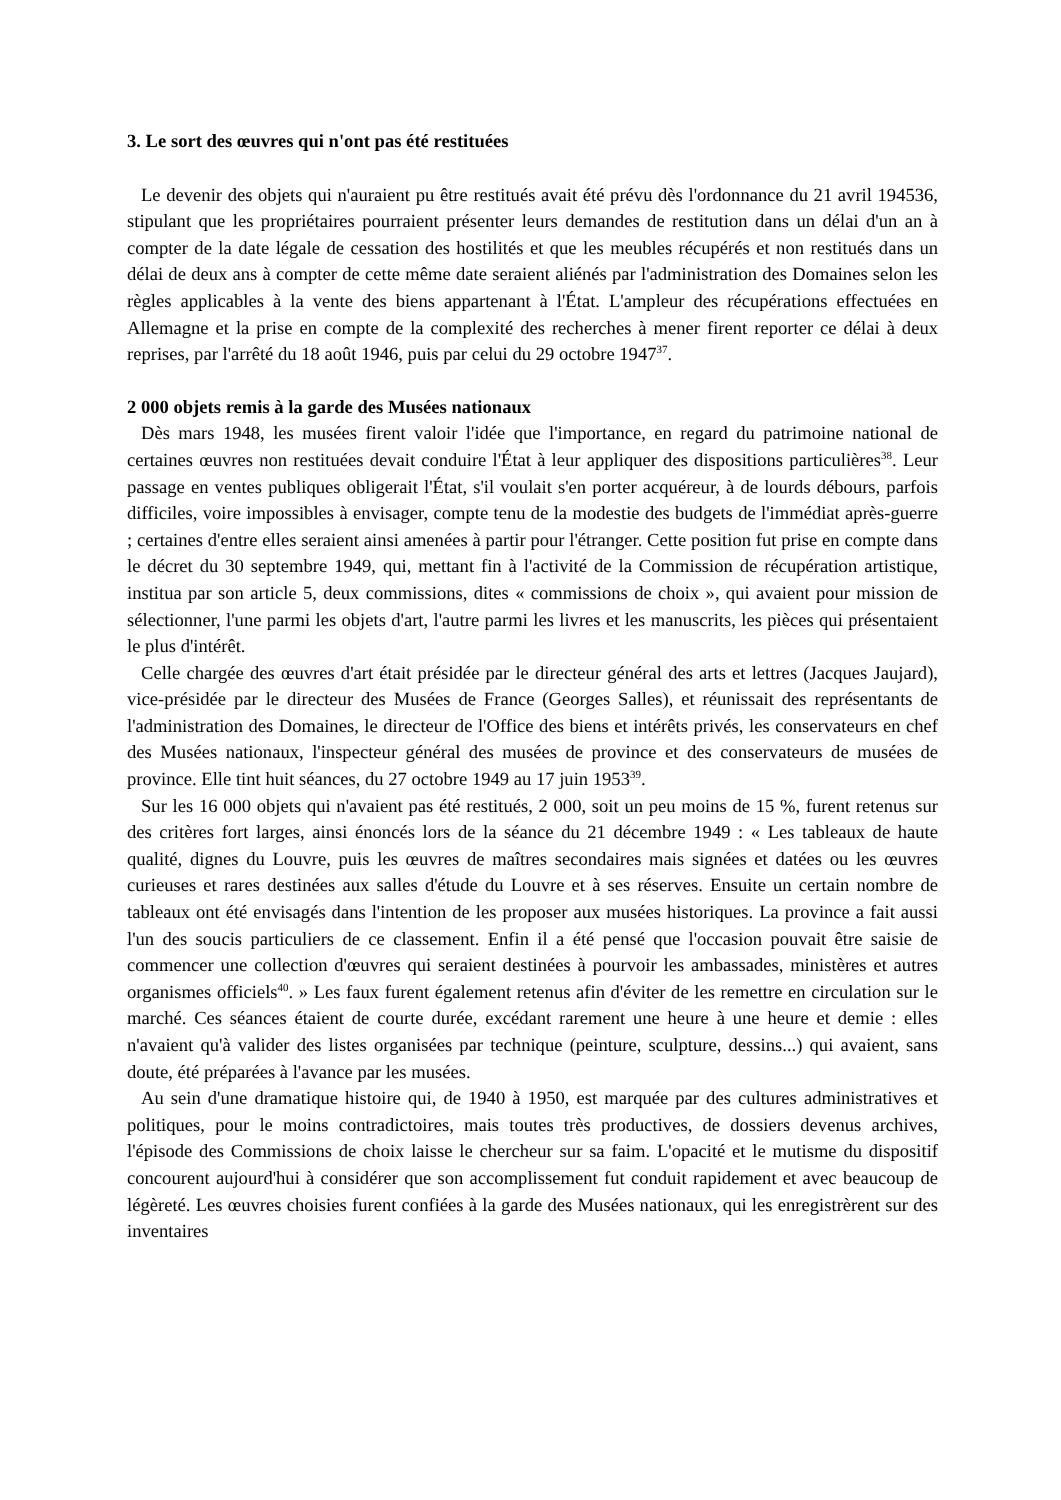3. Le sort des œuvres qui n'ont pas été restituées
Le devenir des objets qui n'auraient pu être restitués avait été prévu dès l'ordonnance du 21 avril 194536, stipulant que les propriétaires pourraient présenter leurs demandes de restitution dans un délai d'un an à compter de la date légale de cessation des hostilités et que les meubles récupérés et non restitués dans un délai de deux ans à compter de cette même date seraient aliénés par l'administration des Domaines selon les règles applicables à la vente des biens appartenant à l'État. L'ampleur des récupérations effectuées en Allemagne et la prise en compte de la complexité des recherches à mener firent reporter ce délai à deux reprises, par l'arrêté du 18 août 1946, puis par celui du 29 octobre 1947<sup>37</sup>.
2 000 objets remis à la garde des Musées nationaux
Dès mars 1948, les musées firent valoir l'idée que l'importance, en regard du patrimoine national de certaines œuvres non restituées devait conduire l'État à leur appliquer des dispositions particulières<sup>38</sup>. Leur passage en ventes publiques obligerait l'État, s'il voulait s'en porter acquéreur, à de lourds débours, parfois difficiles, voire impossibles à envisager, compte tenu de la modestie des budgets de l'immédiat après-guerre ; certaines d'entre elles seraient ainsi amenées à partir pour l'étranger. Cette position fut prise en compte dans le décret du 30 septembre 1949, qui, mettant fin à l'activité de la Commission de récupération artistique, institua par son article 5, deux commissions, dites « commissions de choix », qui avaient pour mission de sélectionner, l'une parmi les objets d'art, l'autre parmi les livres et les manuscrits, les pièces qui présentaient le plus d'intérêt.
Celle chargée des œuvres d'art était présidée par le directeur général des arts et lettres (Jacques Jaujard), vice-présidée par le directeur des Musées de France (Georges Salles), et réunissait des représentants de l'administration des Domaines, le directeur de l'Office des biens et intérêts privés, les conservateurs en chef des Musées nationaux, l'inspecteur général des musées de province et des conservateurs de musées de province. Elle tint huit séances, du 27 octobre 1949 au 17 juin 1953<sup>39</sup>.
Sur les 16 000 objets qui n'avaient pas été restitués, 2 000, soit un peu moins de 15 %, furent retenus sur des critères fort larges, ainsi énoncés lors de la séance du 21 décembre 1949 : « Les tableaux de haute qualité, dignes du Louvre, puis les œuvres de maîtres secondaires mais signées et datées ou les œuvres curieuses et rares destinées aux salles d'étude du Louvre et à ses réserves. Ensuite un certain nombre de tableaux ont été envisagés dans l'intention de les proposer aux musées historiques. La province a fait aussi l'un des soucis particuliers de ce classement. Enfin il a été pensé que l'occasion pouvait être saisie de commencer une collection d'œuvres qui seraient destinées à pourvoir les ambassades, ministères et autres organismes officiels<sup>40</sup>. » Les faux furent également retenus afin d'éviter de les remettre en circulation sur le marché. Ces séances étaient de courte durée, excédant rarement une heure à une heure et demie : elles n'avaient qu'à valider des listes organisées par technique (peinture, sculpture, dessins...) qui avaient, sans doute, été préparées à l'avance par les musées.
Au sein d'une dramatique histoire qui, de 1940 à 1950, est marquée par des cultures administratives et politiques, pour le moins contradictoires, mais toutes très productives, de dossiers devenus archives, l'épisode des Commissions de choix laisse le chercheur sur sa faim. L'opacité et le mutisme du dispositif concourent aujourd'hui à considérer que son accomplissement fut conduit rapidement et avec beaucoup de légèreté. Les œuvres choisies furent confiées à la garde des Musées nationaux, qui les enregistrèrent sur des inventaires